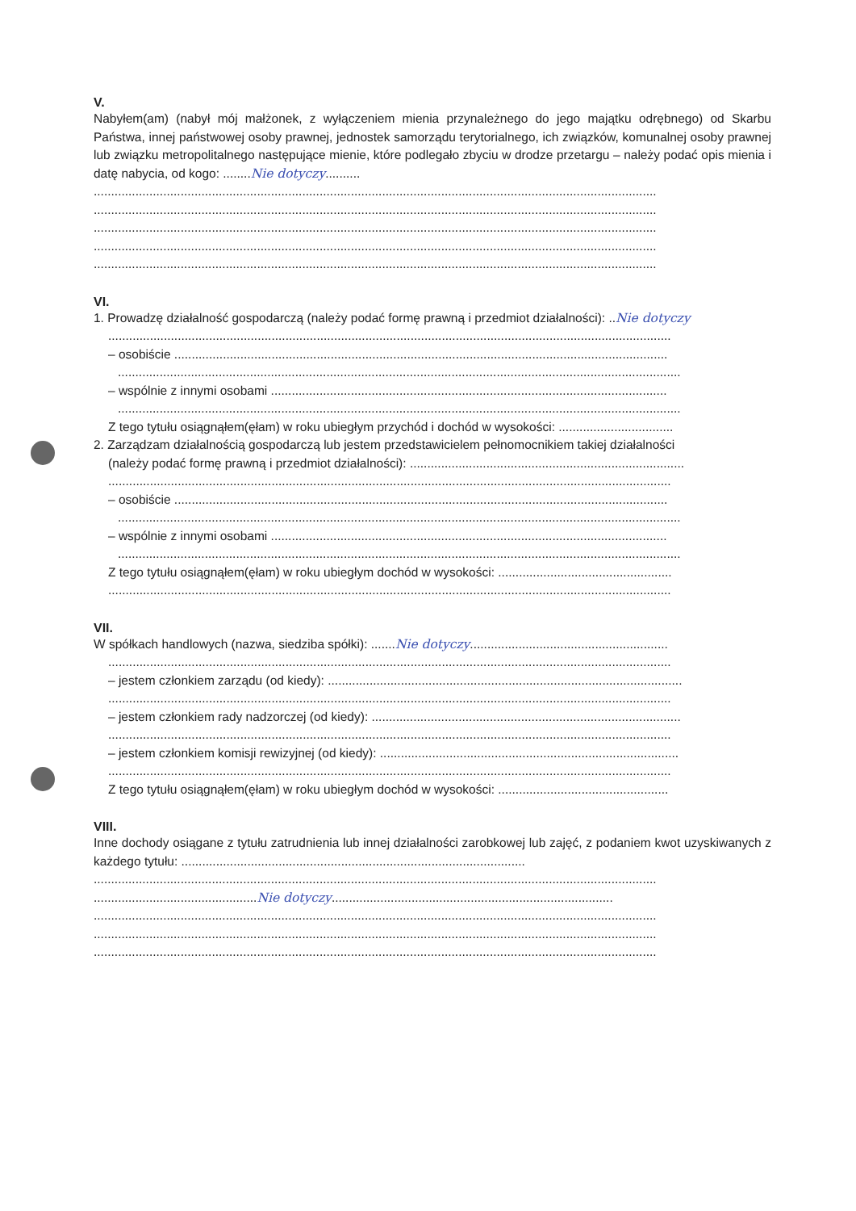V.
Nabyłem(am) (nabył mój małżonek, z wyłączeniem mienia przynależnego do jego majątku odrębnego) od Skarbu Państwa, innej państwowej osoby prawnej, jednostek samorządu terytorialnego, ich związków, komunalnej osoby prawnej lub związku metropolitalnego następujące mienie, które podlegało zbyciu w drodze przetargu – należy podać opis mienia i datę nabycia, od kogo: ........Nie dotyczy..........
..................................................................................................................................................................
..................................................................................................................................................................
..................................................................................................................................................................
..................................................................................................................................................................
..................................................................................................................................................................
VI.
1. Prowadzę działalność gospodarczą (należy podać formę prawną i przedmiot działalności): ..Nie dotyczy
..................................................................................................................................................................
– osobiście ..............................................................................................................................................
..................................................................................................................................................................
– wspólnie z innymi osobami ..................................................................................................................
..................................................................................................................................................................
Z tego tytułu osiągnąłem(ęłam) w roku ubiegłym przychód i dochód w wysokości: .................................
2. Zarządzam działalnością gospodarczą lub jestem przedstawicielem pełnomocnikiem takiej działalności
(należy podać formę prawną i przedmiot działalności): ...............................................................................
..................................................................................................................................................................
– osobiście ..............................................................................................................................................
..................................................................................................................................................................
– wspólnie z innymi osobami ..................................................................................................................
..................................................................................................................................................................
Z tego tytułu osiągnąłem(ęłam) w roku ubiegłym dochód w wysokości: ..................................................
..................................................................................................................................................................
VII.
W spółkach handlowych (nazwa, siedziba spółki): .......Nie dotyczy.........................................................
..................................................................................................................................................................
– jestem członkiem zarządu (od kiedy): ......................................................................................................
..................................................................................................................................................................
– jestem członkiem rady nadzorczej (od kiedy): .........................................................................................
..................................................................................................................................................................
– jestem członkiem komisji rewizyjnej (od kiedy): ......................................................................................
..................................................................................................................................................................
Z tego tytułu osiągnąłem(ęłam) w roku ubiegłym dochód w wysokości: .................................................
VIII.
Inne dochody osiągane z tytułu zatrudnienia lub innej działalności zarobkowej lub zajęć, z podaniem kwot uzyskiwanych z każdego tytułu: ...................................................................................................
..................................................................................................................................................................
...............................................Nie dotyczy.................................................................................
..................................................................................................................................................................
..................................................................................................................................................................
..................................................................................................................................................................